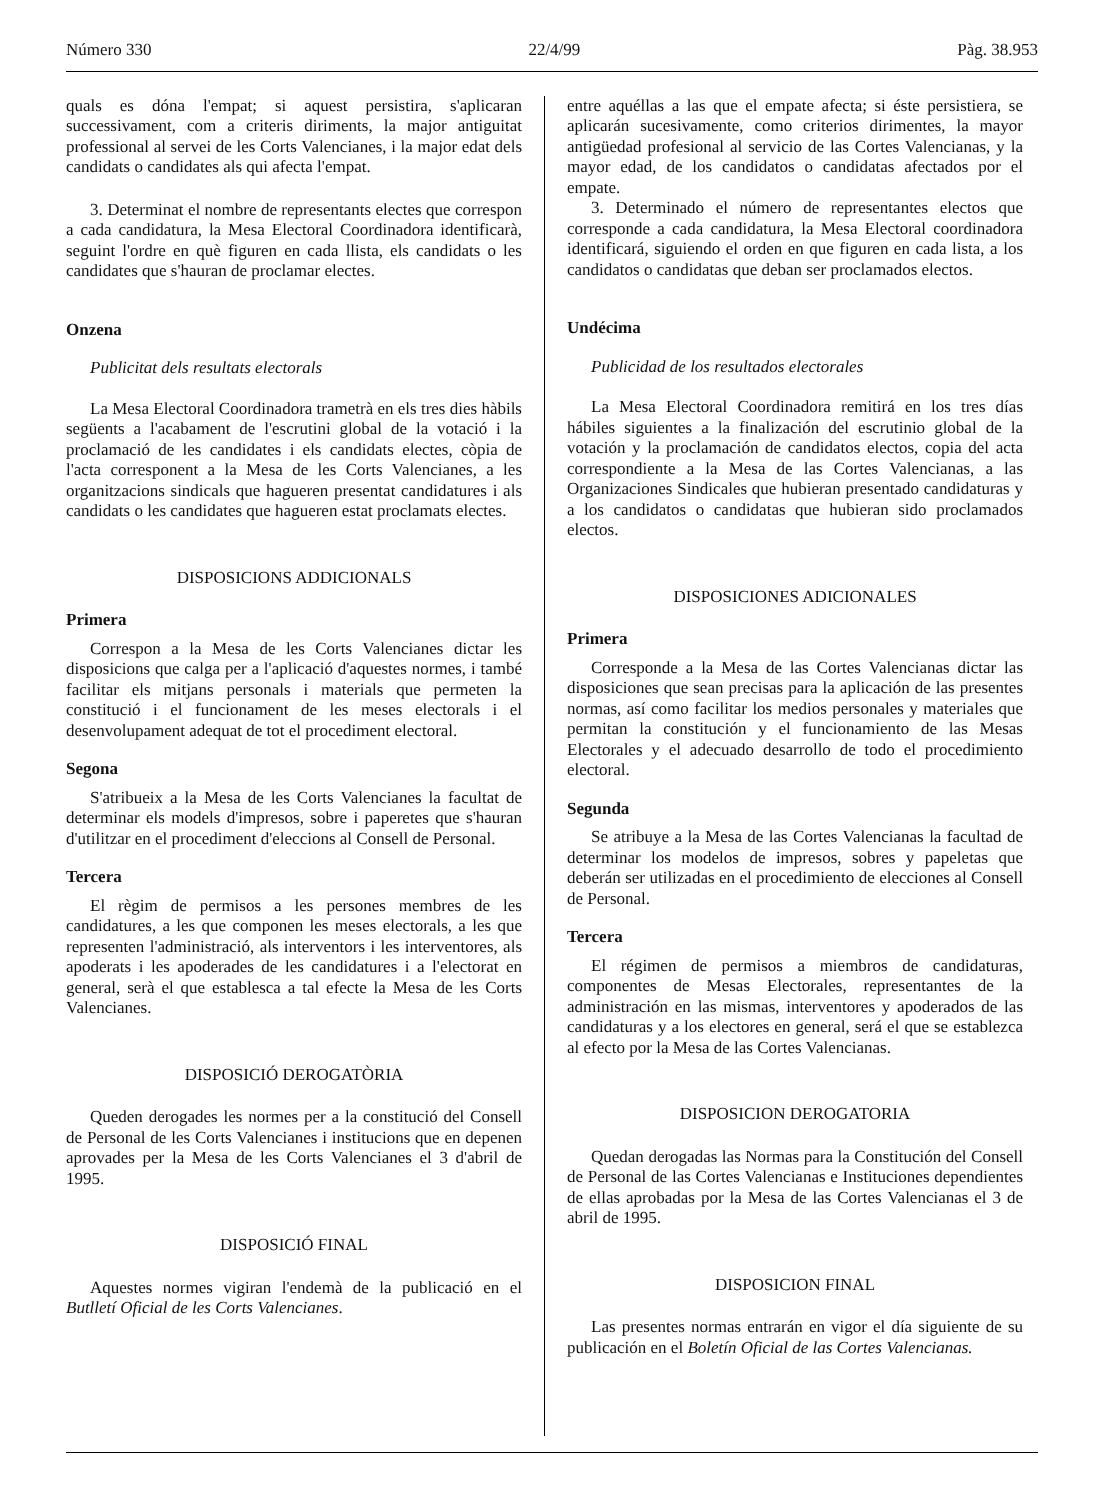Número 330 22/4/99 Pàg. 38.953
quals es dóna l'empat; si aquest persistira, s'aplicaran successivament, com a criteris diriments, la major antiguitat professional al servei de les Corts Valencianes, i la major edat dels candidats o candidates als qui afecta l'empat.
3. Determinat el nombre de representants electes que correspon a cada candidatura, la Mesa Electoral Coordinadora identificarà, seguint l'ordre en què figuren en cada llista, els candidats o les candidates que s'hauran de proclamar electes.
Onzena
Publicitat dels resultats electorals
La Mesa Electoral Coordinadora trametrà en els tres dies hàbils següents a l'acabament de l'escrutini global de la votació i la proclamació de les candidates i els candidats electes, còpia de l'acta corresponent a la Mesa de les Corts Valencianes, a les organitzacions sindicals que hagueren presentat candidatures i als candidats o les candidates que hagueren estat proclamats electes.
DISPOSICIONS ADDICIONALS
Primera
Correspon a la Mesa de les Corts Valencianes dictar les disposicions que calga per a l'aplicació d'aquestes normes, i també facilitar els mitjans personals i materials que permeten la constitució i el funcionament de les meses electorals i el desenvolupament adequat de tot el procediment electoral.
Segona
S'atribueix a la Mesa de les Corts Valencianes la facultat de determinar els models d'impresos, sobre i paperetes que s'hauran d'utilitzar en el procediment d'eleccions al Consell de Personal.
Tercera
El règim de permisos a les persones membres de les candidatures, a les que componen les meses electorals, a les que representen l'administració, als interventors i les interventores, als apoderats i les apoderades de les candidatures i a l'electorat en general, serà el que establesca a tal efecte la Mesa de les Corts Valencianes.
DISPOSICIÓ DEROGATÒRIA
Queden derogades les normes per a la constitució del Consell de Personal de les Corts Valencianes i institucions que en depenen aprovades per la Mesa de les Corts Valencianes el 3 d'abril de 1995.
DISPOSICIÓ FINAL
Aquestes normes vigiran l'endemà de la publicació en el Butlletí Oficial de les Corts Valencianes.
entre aquéllas a las que el empate afecta; si éste persistiera, se aplicarán sucesivamente, como criterios dirimentes, la mayor antigüedad profesional al servicio de las Cortes Valencianas, y la mayor edad, de los candidatos o candidatas afectados por el empate.
3. Determinado el número de representantes electos que corresponde a cada candidatura, la Mesa Electoral coordinadora identificará, siguiendo el orden en que figuren en cada lista, a los candidatos o candidatas que deban ser proclamados electos.
Undécima
Publicidad de los resultados electorales
La Mesa Electoral Coordinadora remitirá en los tres días hábiles siguientes a la finalización del escrutinio global de la votación y la proclamación de candidatos electos, copia del acta correspondiente a la Mesa de las Cortes Valencianas, a las Organizaciones Sindicales que hubieran presentado candidaturas y a los candidatos o candidatas que hubieran sido proclamados electos.
DISPOSICIONES ADICIONALES
Primera
Corresponde a la Mesa de las Cortes Valencianas dictar las disposiciones que sean precisas para la aplicación de las presentes normas, así como facilitar los medios personales y materiales que permitan la constitución y el funcionamiento de las Mesas Electorales y el adecuado desarrollo de todo el procedimiento electoral.
Segunda
Se atribuye a la Mesa de las Cortes Valencianas la facultad de determinar los modelos de impresos, sobres y papeletas que deberán ser utilizadas en el procedimiento de elecciones al Consell de Personal.
Tercera
El régimen de permisos a miembros de candidaturas, componentes de Mesas Electorales, representantes de la administración en las mismas, interventores y apoderados de las candidaturas y a los electores en general, será el que se establezca al efecto por la Mesa de las Cortes Valencianas.
DISPOSICION DEROGATORIA
Quedan derogadas las Normas para la Constitución del Consell de Personal de las Cortes Valencianas e Instituciones dependientes de ellas aprobadas por la Mesa de las Cortes Valencianas el 3 de abril de 1995.
DISPOSICION FINAL
Las presentes normas entrarán en vigor el día siguiente de su publicación en el Boletín Oficial de las Cortes Valencianas.